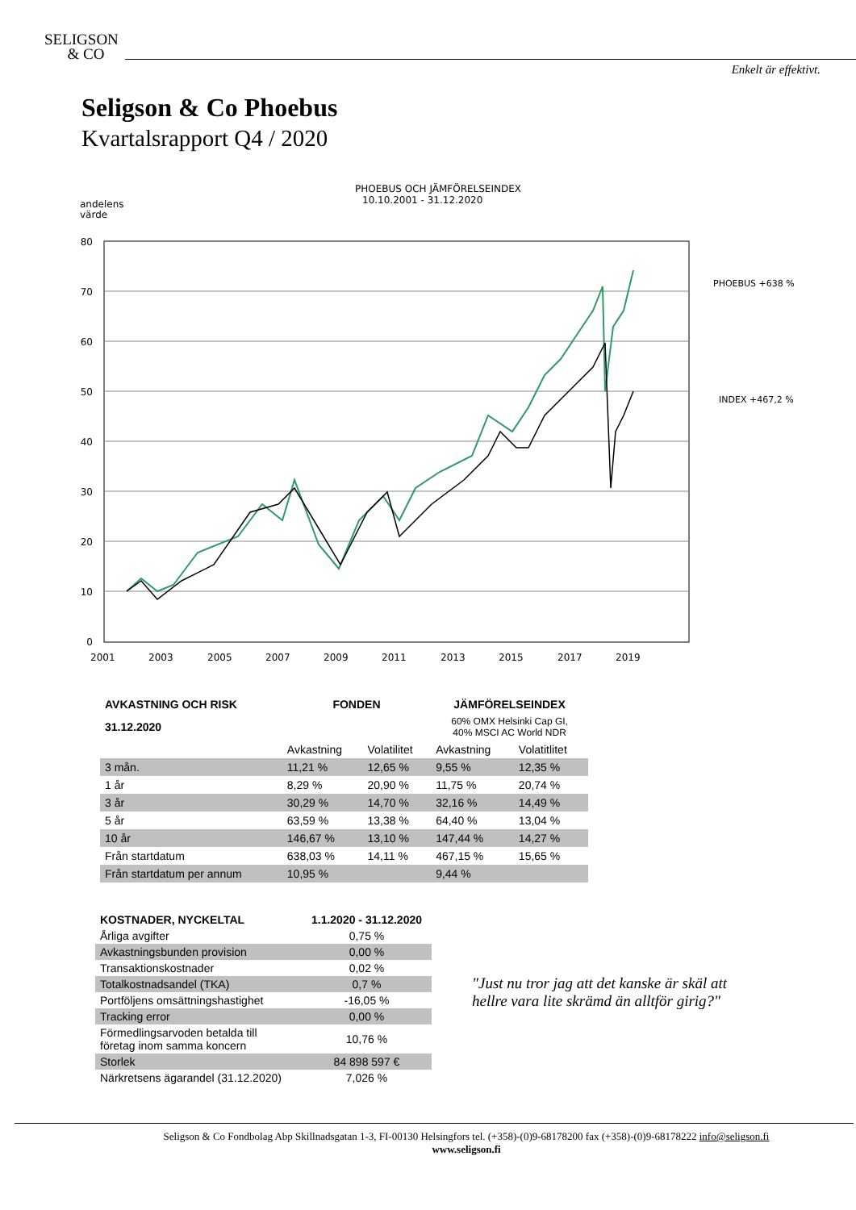SELIGSON
& CO
Enkelt är effektivt.
Seligson & Co Phoebus
Kvartalsrapport Q4 / 2020
PHOEBUS OCH JÄMFÖRELSEINDEX
10.10.2001 - 31.12.2020
andelens
värde
80
70
60
50
40
30
20
10
0
2001
2003
2005
2007
2009
2011
2013
2015
2017
2019
PHOEBUS +638 %
INDEX +467,2 %
| AVKASTNING OCH RISK | FONDEN | | JÄMFÖRELSEINDEX | |
| --- | --- | --- | --- | --- |
| 31.12.2020 | | | 60% OMX Helsinki Cap GI, 40% MSCI AC World NDR | |
| | Avkastning | Volatilitet | Avkastning | Volatitlitet |
| 3 mån. | 11,21 % | 12,65 % | 9,55 % | 12,35 % |
| 1 år | 8,29 % | 20,90 % | 11,75 % | 20,74 % |
| 3 år | 30,29 % | 14,70 % | 32,16 % | 14,49 % |
| 5 år | 63,59 % | 13,38 % | 64,40 % | 13,04 % |
| 10 år | 146,67 % | 13,10 % | 147,44 % | 14,27 % |
| Från startdatum | 638,03 % | 14,11 % | 467,15 % | 15,65 % |
| Från startdatum per annum | 10,95 % | | 9,44 % | |
| KOSTNADER, NYCKELTAL | 1.1.2020 - 31.12.2020 |
| --- | --- |
| Årliga avgifter | 0,75 % |
| Avkastningsbunden provision | 0,00 % |
| Transaktionskostnader | 0,02 % |
| Totalkostnadsandel (TKA) | 0,7 % |
| Portföljens omsättningshastighet | -16,05 % |
| Tracking error | 0,00 % |
| Förmedlingsarvoden betalda till företag inom samma koncern | 10,76 % |
| Storlek | 84 898 597 € |
| Närkretsens ägarandel (31.12.2020) | 7,026 % |
"Just nu tror jag att det kanske är skäl att
hellre vara lite skrämd än alltför girig?"
Seligson & Co Fondbolag Abp Skillnadsgatan 1-3, FI-00130 Helsingfors tel. (+358)-(0)9-68178200 fax (+358)-(0)9-68178222 info@seligson.fi
www.seligson.fi